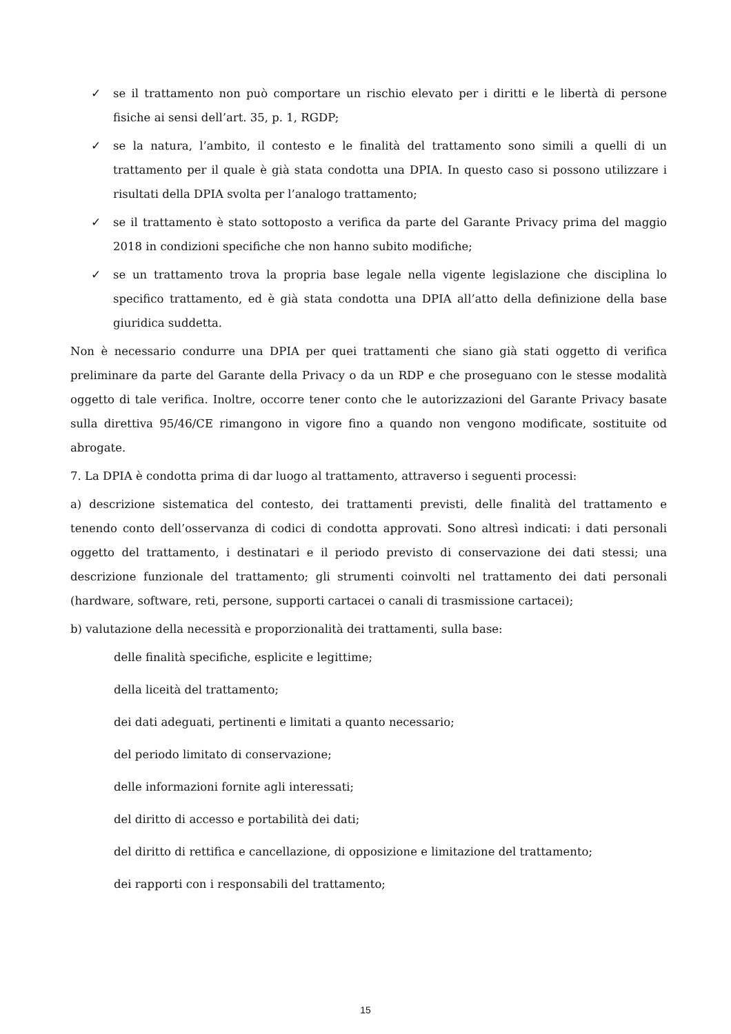✓ se il trattamento non può comportare un rischio elevato per i diritti e le libertà di persone fisiche ai sensi dell’art. 35, p. 1, RGDP;
✓ se la natura, l’ambito, il contesto e le finalità del trattamento sono simili a quelli di un trattamento per il quale è già stata condotta una DPIA. In questo caso si possono utilizzare i risultati della DPIA svolta per l’analogo trattamento;
✓ se il trattamento è stato sottoposto a verifica da parte del Garante Privacy prima del maggio 2018 in condizioni specifiche che non hanno subito modifiche;
✓ se un trattamento trova la propria base legale nella vigente legislazione che disciplina lo specifico trattamento, ed è già stata condotta una DPIA all’atto della definizione della base giuridica suddetta.
Non è necessario condurre una DPIA per quei trattamenti che siano già stati oggetto di verifica preliminare da parte del Garante della Privacy o da un RDP e che proseguano con le stesse modalità oggetto di tale verifica. Inoltre, occorre tener conto che le autorizzazioni del Garante Privacy basate sulla direttiva 95/46/CE rimangono in vigore fino a quando non vengono modificate, sostituite od abrogate.
7. La DPIA è condotta prima di dar luogo al trattamento, attraverso i seguenti processi:
a) descrizione sistematica del contesto, dei trattamenti previsti, delle finalità del trattamento e tenendo conto dell’osservanza di codici di condotta approvati. Sono altresì indicati: i dati personali oggetto del trattamento, i destinatari e il periodo previsto di conservazione dei dati stessi; una descrizione funzionale del trattamento; gli strumenti coinvolti nel trattamento dei dati personali (hardware, software, reti, persone, supporti cartacei o canali di trasmissione cartacei);
b) valutazione della necessità e proporzionalità dei trattamenti, sulla base:
delle finalità specifiche, esplicite e legittime;
della liceità del trattamento;
dei dati adeguati, pertinenti e limitati a quanto necessario;
del periodo limitato di conservazione;
delle informazioni fornite agli interessati;
del diritto di accesso e portabilità dei dati;
del diritto di rettifica e cancellazione, di opposizione e limitazione del trattamento;
dei rapporti con i responsabili del trattamento;
15